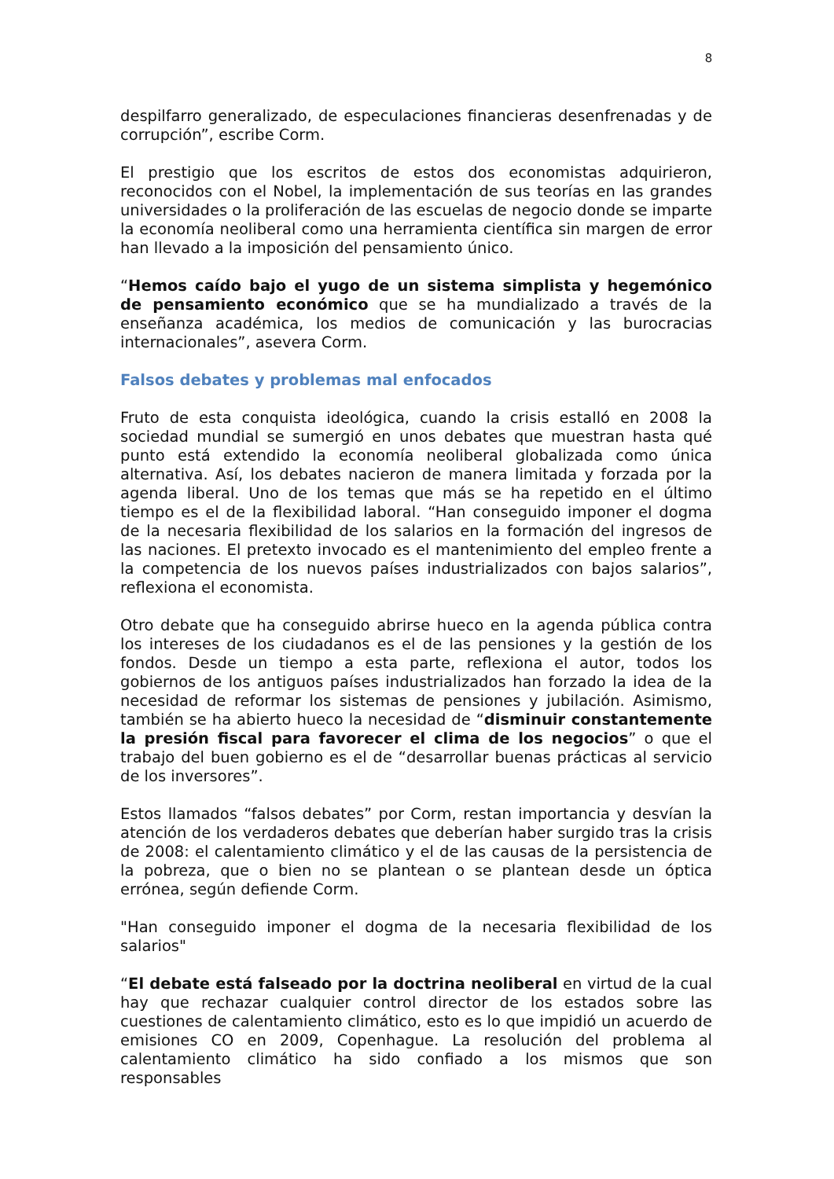8
despilfarro generalizado, de especulaciones financieras desenfrenadas y de corrupción”, escribe Corm.
El prestigio que los escritos de estos dos economistas adquirieron, reconocidos con el Nobel, la implementación de sus teorías en las grandes universidades o la proliferación de las escuelas de negocio donde se imparte la economía neoliberal como una herramienta científica sin margen de error han llevado a la imposición del pensamiento único.
“Hemos caído bajo el yugo de un sistema simplista y hegemónico de pensamiento económico que se ha mundializado a través de la enseñanza académica, los medios de comunicación y las burocracias internacionales”, asevera Corm.
Falsos debates y problemas mal enfocados
Fruto de esta conquista ideológica, cuando la crisis estalló en 2008 la sociedad mundial se sumergió en unos debates que muestran hasta qué punto está extendido la economía neoliberal globalizada como única alternativa. Así, los debates nacieron de manera limitada y forzada por la agenda liberal. Uno de los temas que más se ha repetido en el último tiempo es el de la flexibilidad laboral. “Han conseguido imponer el dogma de la necesaria flexibilidad de los salarios en la formación del ingresos de las naciones. El pretexto invocado es el mantenimiento del empleo frente a la competencia de los nuevos países industrializados con bajos salarios”, reflexiona el economista.
Otro debate que ha conseguido abrirse hueco en la agenda pública contra los intereses de los ciudadanos es el de las pensiones y la gestión de los fondos. Desde un tiempo a esta parte, reflexiona el autor, todos los gobiernos de los antiguos países industrializados han forzado la idea de la necesidad de reformar los sistemas de pensiones y jubilación. Asimismo, también se ha abierto hueco la necesidad de “disminuir constantemente la presión fiscal para favorecer el clima de los negocios” o que el trabajo del buen gobierno es el de “desarrollar buenas prácticas al servicio de los inversores”.
Estos llamados “falsos debates” por Corm, restan importancia y desvían la atención de los verdaderos debates que deberían haber surgido tras la crisis de 2008: el calentamiento climático y el de las causas de la persistencia de la pobreza, que o bien no se plantean o se plantean desde un óptica errónea, según defiende Corm.
"Han conseguido imponer el dogma de la necesaria flexibilidad de los salarios"
“El debate está falseado por la doctrina neoliberal en virtud de la cual hay que rechazar cualquier control director de los estados sobre las cuestiones de calentamiento climático, esto es lo que impidió un acuerdo de emisiones CO en 2009, Copenhague. La resolución del problema al calentamiento climático ha sido confiado a los mismos que son responsables